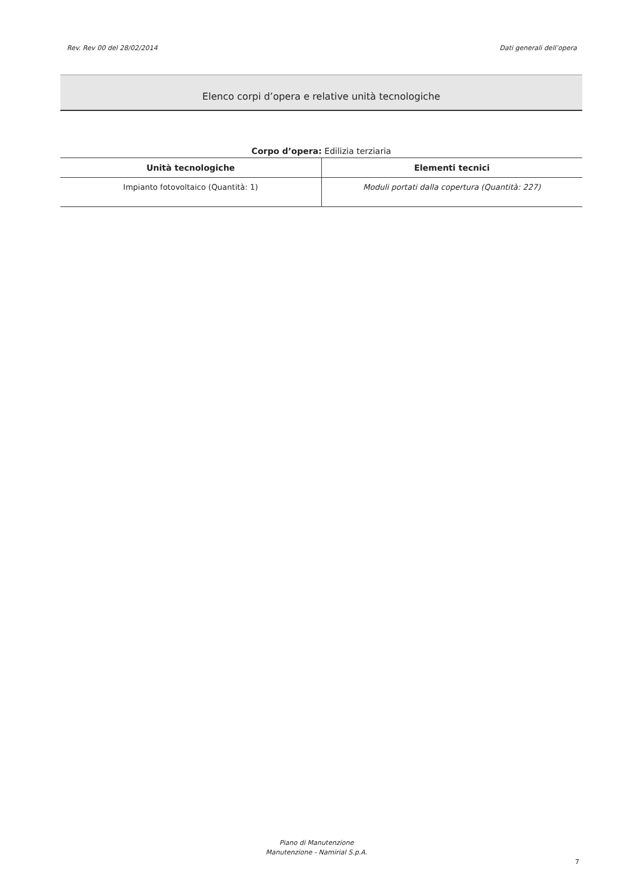Rev. Rev 00 del 28/02/2014 Dati generali dell’opera
Elenco corpi d’opera e relative unità tecnologiche
Corpo d’opera: Edilizia terziaria
| Unità tecnologiche | Elementi tecnici |
| --- | --- |
| Impianto fotovoltaico (Quantità: 1) | Moduli portati dalla copertura (Quantità: 227) |
Piano di Manutenzione
Manutenzione - Namirial S.p.A.
7